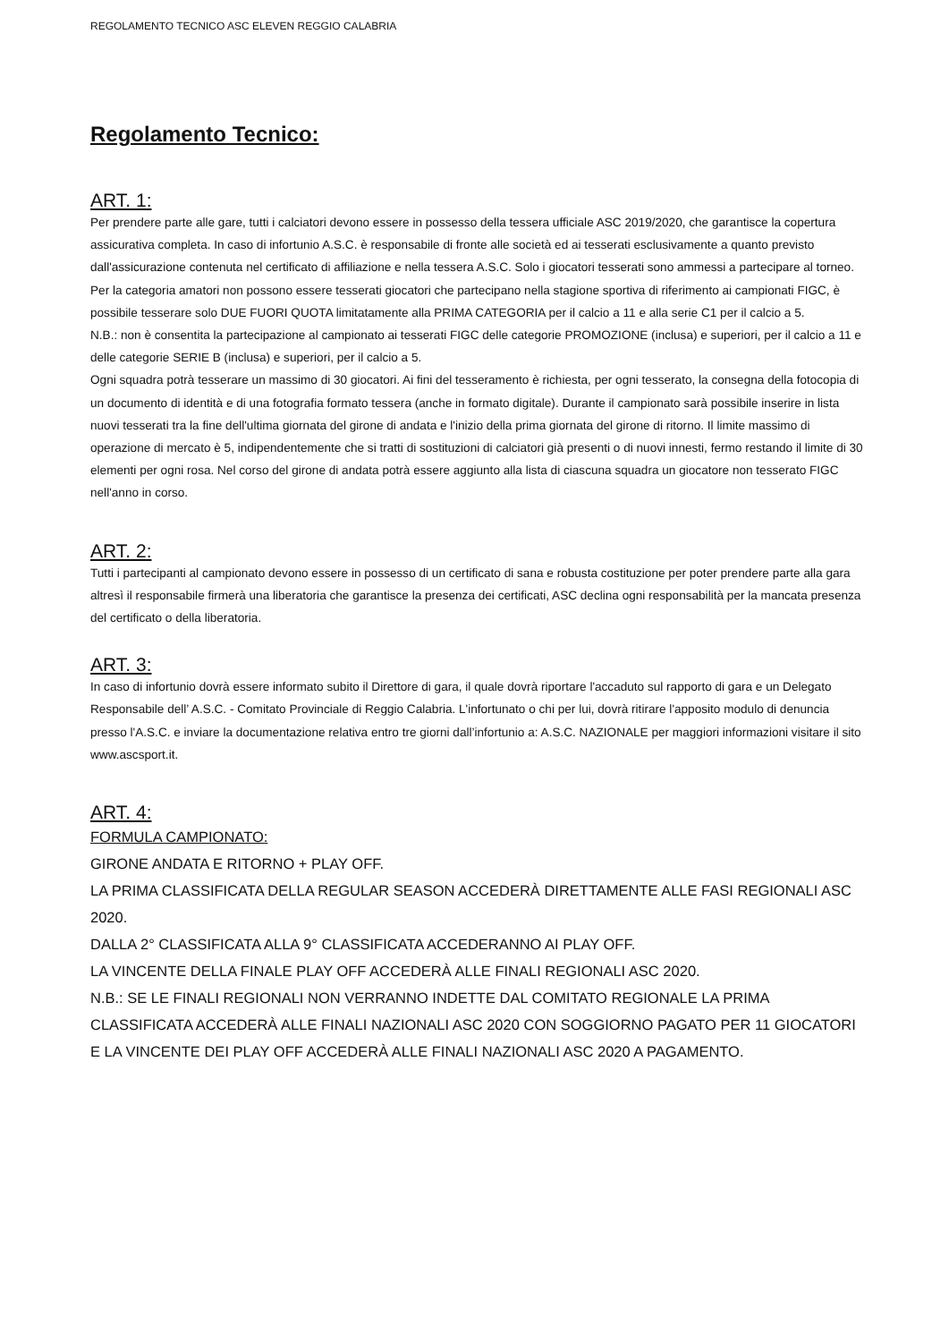REGOLAMENTO TECNICO ASC ELEVEN REGGIO CALABRIA
Regolamento Tecnico:
ART. 1:
Per prendere parte alle gare, tutti i calciatori devono essere in possesso della tessera ufficiale ASC 2019/2020, che garantisce la copertura assicurativa completa. In caso di infortunio A.S.C. è responsabile di fronte alle società ed ai tesserati esclusivamente a quanto previsto dall'assicurazione contenuta nel certificato di affiliazione e nella tessera A.S.C. Solo i giocatori tesserati sono ammessi a partecipare al torneo. Per la categoria amatori non possono essere tesserati giocatori che partecipano nella stagione sportiva di riferimento ai campionati FIGC, è possibile tesserare solo DUE FUORI QUOTA limitatamente alla PRIMA CATEGORIA per il calcio a 11 e alla serie C1 per il calcio a 5.
N.B.: non è consentita la partecipazione al campionato ai tesserati FIGC delle categorie PROMOZIONE (inclusa) e superiori, per il calcio a 11 e delle categorie SERIE B (inclusa) e superiori, per il calcio a 5.
Ogni squadra potrà tesserare un massimo di 30 giocatori. Ai fini del tesseramento è richiesta, per ogni tesserato, la consegna della fotocopia di un documento di identità e di una fotografia formato tessera (anche in formato digitale). Durante il campionato sarà possibile inserire in lista nuovi tesserati tra la fine dell'ultima giornata del girone di andata e l'inizio della prima giornata del girone di ritorno. Il limite massimo di operazione di mercato è 5, indipendentemente che si tratti di sostituzioni di calciatori già presenti o di nuovi innesti, fermo restando il limite di 30 elementi per ogni rosa. Nel corso del girone di andata potrà essere aggiunto alla lista di ciascuna squadra un giocatore non tesserato FIGC nell'anno in corso.
ART. 2:
Tutti i partecipanti al campionato devono essere in possesso di un certificato di sana e robusta costituzione per poter prendere parte alla gara altresì il responsabile firmerà una liberatoria che garantisce la presenza dei certificati, ASC declina ogni responsabilità per la mancata presenza del certificato o della liberatoria.
ART. 3:
In caso di infortunio dovrà essere informato subito il Direttore di gara, il quale dovrà riportare l'accaduto sul rapporto di gara e un Delegato Responsabile dell’ A.S.C. - Comitato Provinciale di Reggio Calabria. L'infortunato o chi per lui, dovrà ritirare l'apposito modulo di denuncia presso l'A.S.C. e inviare la documentazione relativa entro tre giorni dall’infortunio a: A.S.C. NAZIONALE per maggiori informazioni visitare il sito www.ascsport.it.
ART. 4:
FORMULA CAMPIONATO:
GIRONE ANDATA E RITORNO + PLAY OFF.
LA PRIMA CLASSIFICATA DELLA REGULAR SEASON ACCEDERÀ DIRETTAMENTE ALLE FASI REGIONALI ASC 2020.
DALLA 2° CLASSIFICATA ALLA 9° CLASSIFICATA ACCEDERANNO AI PLAY OFF.
LA VINCENTE DELLA FINALE PLAY OFF ACCEDERÀ ALLE FINALI REGIONALI ASC 2020.
N.B.: SE LE FINALI REGIONALI NON VERRANNO INDETTE DAL COMITATO REGIONALE LA PRIMA CLASSIFICATA ACCEDERÀ ALLE FINALI NAZIONALI ASC 2020 CON SOGGIORNO PAGATO PER 11 GIOCATORI E LA VINCENTE DEI PLAY OFF ACCEDERÀ ALLE FINALI NAZIONALI ASC 2020 A PAGAMENTO.